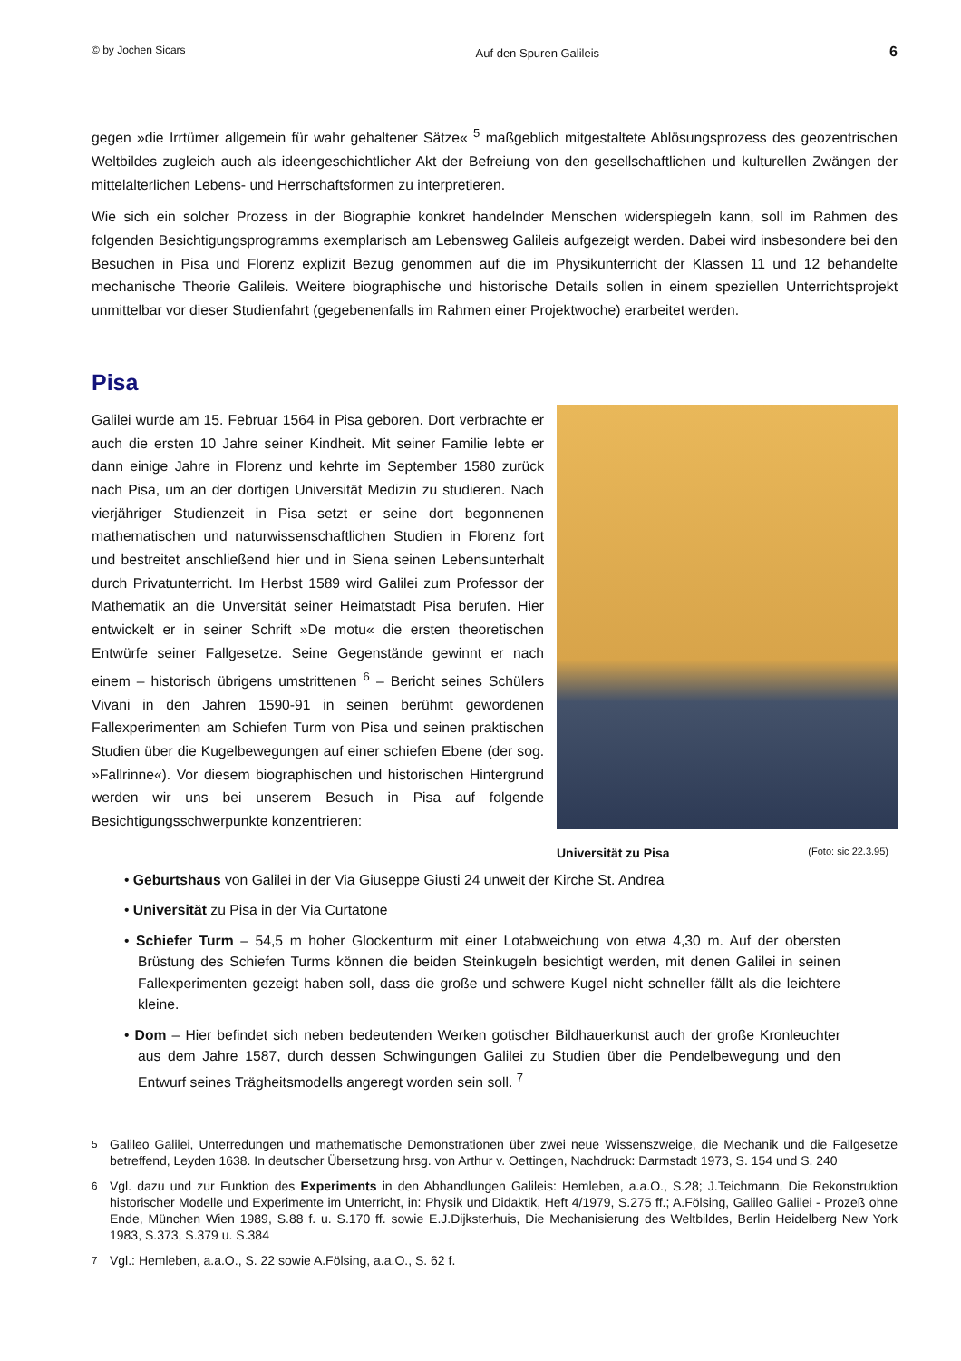© by Jochen Sicars Auf den Spuren Galileis 6
gegen »die Irrtümer allgemein für wahr gehaltener Sätze« <sup>5</sup> maßgeblich mitgestaltete Ablösungsprozess des geozentrischen Weltbildes zugleich auch als ideengeschichtlicher Akt der Befreiung von den gesellschaftlichen und kulturellen Zwängen der mittelalterlichen Lebens- und Herrschaftsformen zu interpretieren.
Wie sich ein solcher Prozess in der Biographie konkret handelnder Menschen widerspiegeln kann, soll im Rahmen des folgenden Besichtigungsprogramms exemplarisch am Lebensweg Galileis aufgezeigt werden. Dabei wird insbesondere bei den Besuchen in Pisa und Florenz explizit Bezug genommen auf die im Physikunterricht der Klassen 11 und 12 behandelte mechanische Theorie Galileis. Weitere biographische und historische Details sollen in einem speziellen Unterrichtsprojekt unmittelbar vor dieser Studienfahrt (gegebenenfalls im Rahmen einer Projektwoche) erarbeitet werden.
Pisa
Galilei wurde am 15. Februar 1564 in Pisa geboren. Dort verbrachte er auch die ersten 10 Jahre seiner Kindheit. Mit seiner Familie lebte er dann einige Jahre in Florenz und kehrte im September 1580 zurück nach Pisa, um an der dortigen Universität Medizin zu studieren. Nach vierjähriger Studienzeit in Pisa setzt er seine dort begonnenen mathematischen und naturwissenschaftlichen Studien in Florenz fort und bestreitet anschließend hier und in Siena seinen Lebensunterhalt durch Privatunterricht. Im Herbst 1589 wird Galilei zum Professor der Mathematik an die Unversität seiner Heimatstadt Pisa berufen. Hier entwickelt er in seiner Schrift »De motu« die ersten theoretischen Entwürfe seiner Fallgesetze. Seine Gegenstände gewinnt er nach einem – historisch übrigens umstrittenen <sup>6</sup> – Bericht seines Schülers Vivani in den Jahren 1590-91 in seinen berühmt gewordenen Fallexperimenten am Schiefen Turm von Pisa und seinen praktischen Studien über die Kugelbewegungen auf einer schiefen Ebene (der sog. »Fallrinne«). Vor diesem biographischen und historischen Hintergrund werden wir uns bei unserem Besuch in Pisa auf folgende Besichtigungsschwerpunkte konzentrieren:
Universität zu Pisa (Foto: sic 22.3.95)
• Geburtshaus von Galilei in der Via Giuseppe Giusti 24 unweit der Kirche St. Andrea
• Universität zu Pisa in der Via Curtatone
• Schiefer Turm – 54,5 m hoher Glockenturm mit einer Lotabweichung von etwa 4,30 m. Auf der obersten Brüstung des Schiefen Turms können die beiden Steinkugeln besichtigt werden, mit denen Galilei in seinen Fallexperimenten gezeigt haben soll, dass die große und schwere Kugel nicht schneller fällt als die leichtere kleine.
• Dom – Hier befindet sich neben bedeutenden Werken gotischer Bildhauerkunst auch der große Kronleuchter aus dem Jahre 1587, durch dessen Schwingungen Galilei zu Studien über die Pendelbewegung und den Entwurf seines Trägheitsmodells angeregt worden sein soll. <sup>7</sup>
<sup>5</sup> Galileo Galilei, Unterredungen und mathematische Demonstrationen über zwei neue Wissenszweige, die Mechanik und die Fallgesetze betreffend, Leyden 1638. In deutscher Übersetzung hrsg. von Arthur v. Oettingen, Nachdruck: Darmstadt 1973, S. 154 und S. 240
<sup>6</sup> Vgl. dazu und zur Funktion des Experiments in den Abhandlungen Galileis: Hemleben, a.a.O., S.28; J.Teichmann, Die Rekonstruktion historischer Modelle und Experimente im Unterricht, in: Physik und Didaktik, Heft 4/1979, S.275 ff.; A.Fölsing, Galileo Galilei - Prozeß ohne Ende, München Wien 1989, S.88 f. u. S.170 ff. sowie E.J.Dijksterhuis, Die Mechanisierung des Weltbildes, Berlin Heidelberg New York 1983, S.373, S.379 u. S.384
<sup>7</sup> Vgl.: Hemleben, a.a.O., S. 22 sowie A.Fölsing, a.a.O., S. 62 f.